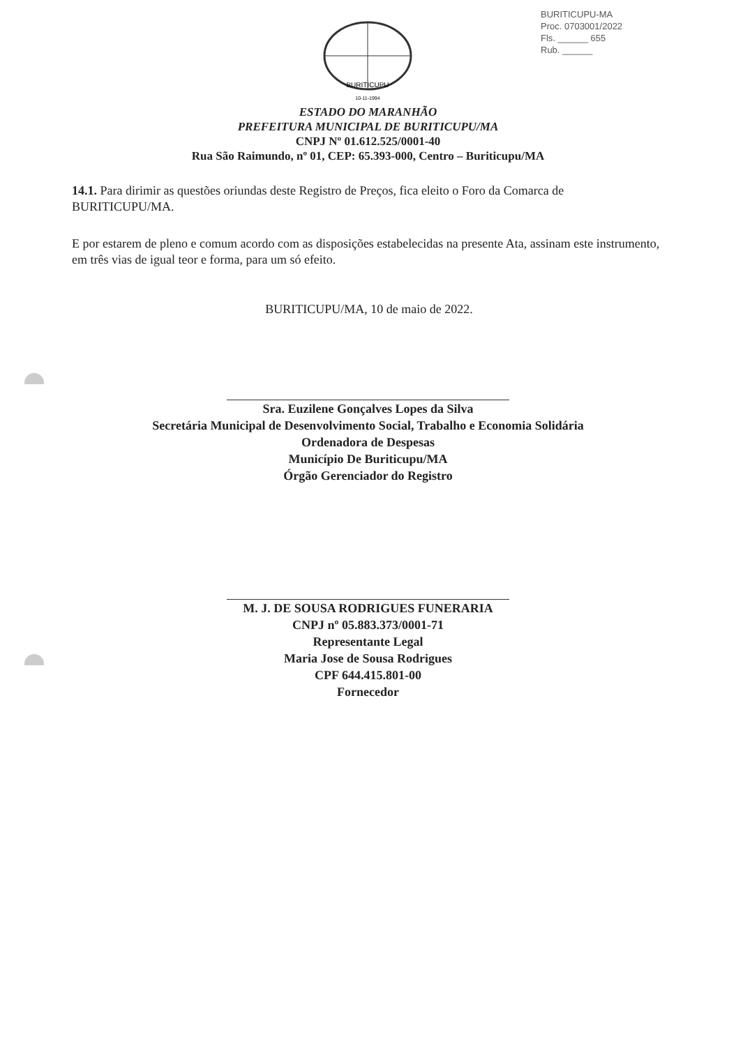BURITICUPU-MA
Proc. 0703001/2022
Fls. ______ 655
Rub. ______
BURITICUPU
10-11-1994
ESTADO DO MARANHÃO
PREFEITURA MUNICIPAL DE BURITICUPU/MA
CNPJ Nº 01.612.525/0001-40
Rua São Raimundo, nº 01, CEP: 65.393-000, Centro – Buriticupu/MA
14.1. Para dirimir as questões oriundas deste Registro de Preços, fica eleito o Foro da Comarca de BURITICUPU/MA.
E por estarem de pleno e comum acordo com as disposições estabelecidas na presente Ata, assinam este instrumento, em três vias de igual teor e forma, para um só efeito.
BURITICUPU/MA, 10 de maio de 2022.
Sra. Euzilene Gonçalves Lopes da Silva
Secretária Municipal de Desenvolvimento Social, Trabalho e Economia Solidária
Ordenadora de Despesas
Município De Buriticupu/MA
Órgão Gerenciador do Registro
M. J. DE SOUSA RODRIGUES FUNERARIA
CNPJ nº 05.883.373/0001-71
Representante Legal
Maria Jose de Sousa Rodrigues
CPF 644.415.801-00
Fornecedor